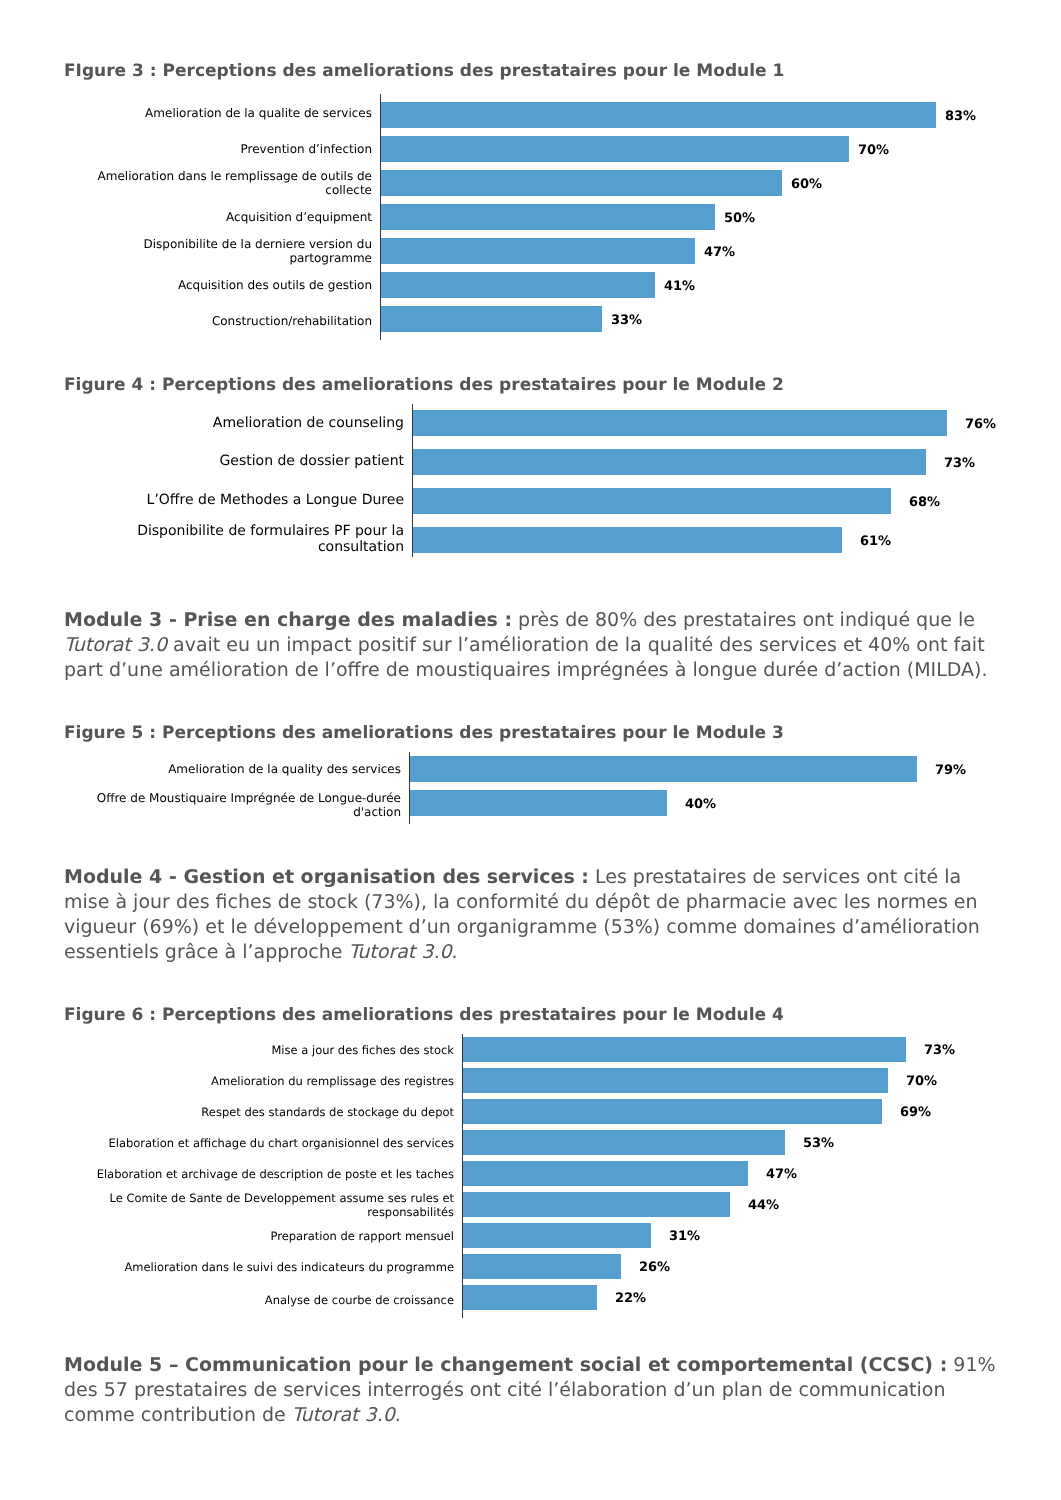FIgure 3 : Perceptions des ameliorations des prestataires pour le Module 1
Amelioration de la qualite de services
83%
Prevention d’infection
70%
Amelioration dans le remplissage de outils de collecte
60%
Acquisition d’equipment
50%
Disponibilite de la derniere version du partogramme
47%
Acquisition des outils de gestion
41%
Construction/rehabilitation
33%
Figure 4 : Perceptions des ameliorations des prestataires pour le Module 2
Amelioration de counseling
76%
Gestion de dossier patient
73%
L’Offre de Methodes a Longue Duree
68%
Disponibilite de formulaires PF pour la consultation
61%
Module 3 - Prise en charge des maladies : près de 80% des prestataires ont indiqué que le Tutorat 3.0 avait eu un impact positif sur l’amélioration de la qualité des services et 40% ont fait part d’une amélioration de l’offre de moustiquaires imprégnées à longue durée d’action (MILDA).
Figure 5 : Perceptions des ameliorations des prestataires pour le Module 3
Amelioration de la quality des services
79%
Offre de Moustiquaire Imprégnée de Longue-durée d'action
40%
Module 4 - Gestion et organisation des services : Les prestataires de services ont cité la mise à jour des fiches de stock (73%), la conformité du dépôt de pharmacie avec les normes en vigueur (69%) et le développement d’un organigramme (53%) comme domaines d’amélioration essentiels grâce à l’approche Tutorat 3.0.
Figure 6 : Perceptions des ameliorations des prestataires pour le Module 4
Mise a jour des fiches des stock
73%
Amelioration du remplissage des registres
70%
Respet des standards de stockage du depot
69%
Elaboration et affichage du chart organisionnel des services
53%
Elaboration et archivage de description de poste et les taches
47%
Le Comite de Sante de Developpement assume ses rules et responsabilités
44%
Preparation de rapport mensuel
31%
Amelioration dans le suivi des indicateurs du programme
26%
Analyse de courbe de croissance
22%
Module 5 – Communication pour le changement social et comportemental (CCSC) : 91% des 57 prestataires de services interrogés ont cité l’élaboration d’un plan de communication comme contribution de Tutorat 3.0.